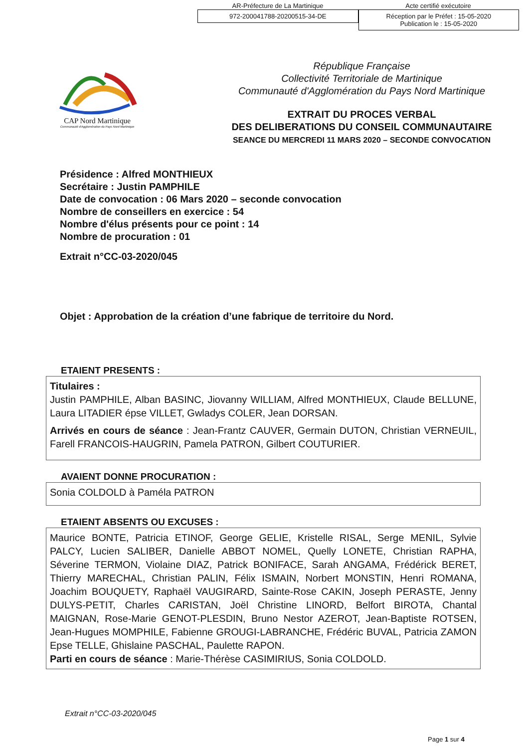AR-Préfecture de La Martinique Acte certifié exécutoire
972-200041788-20200515-34-DE Réception par le Préfet : 15-05-2020
Publication le : 15-05-2020
CAP Nord Martinique
Communauté d'Agglomération du Pays Nord Martinique
République Française
Collectivité Territoriale de Martinique
Communauté d'Agglomération du Pays Nord Martinique
EXTRAIT DU PROCES VERBAL
DES DELIBERATIONS DU CONSEIL COMMUNAUTAIRE
SEANCE DU MERCREDI 11 MARS 2020 – SECONDE CONVOCATION
Présidence : Alfred MONTHIEUX
Secrétaire : Justin PAMPHILE
Date de convocation : 06 Mars 2020 – seconde convocation
Nombre de conseillers en exercice : 54
Nombre d'élus présents pour ce point : 14
Nombre de procuration : 01
Extrait n°CC-03-2020/045
Objet : Approbation de la création d’une fabrique de territoire du Nord.
ETAIENT PRESENTS :
Titulaires :
Justin PAMPHILE, Alban BASINC, Jiovanny WILLIAM, Alfred MONTHIEUX, Claude BELLUNE, Laura LITADIER épse VILLET, Gwladys COLER, Jean DORSAN.
Arrivés en cours de séance : Jean-Frantz CAUVER, Germain DUTON, Christian VERNEUIL, Farell FRANCOIS-HAUGRIN, Pamela PATRON, Gilbert COUTURIER.
AVAIENT DONNE PROCURATION :
Sonia COLDOLD à Paméla PATRON
ETAIENT ABSENTS OU EXCUSES :
Maurice BONTE, Patricia ETINOF, George GELIE, Kristelle RISAL, Serge MENIL, Sylvie PALCY, Lucien SALIBER, Danielle ABBOT NOMEL, Quelly LONETE, Christian RAPHA, Séverine TERMON, Violaine DIAZ, Patrick BONIFACE, Sarah ANGAMA, Frédérick BERET, Thierry MARECHAL, Christian PALIN, Félix ISMAIN, Norbert MONSTIN, Henri ROMANA, Joachim BOUQUETY, Raphaël VAUGIRARD, Sainte-Rose CAKIN, Joseph PERASTE, Jenny DULYS-PETIT, Charles CARISTAN, Joël Christine LINORD, Belfort BIROTA, Chantal MAIGNAN, Rose-Marie GENOT-PLESDIN, Bruno Nestor AZEROT, Jean-Baptiste ROTSEN, Jean-Hugues MOMPHILE, Fabienne GROUGI-LABRANCHE, Frédéric BUVAL, Patricia ZAMON Epse TELLE, Ghislaine PASCHAL, Paulette RAPON.
Parti en cours de séance : Marie-Thérèse CASIMIRIUS, Sonia COLDOLD.
Extrait n°CC-03-2020/045
Page 1 sur 4